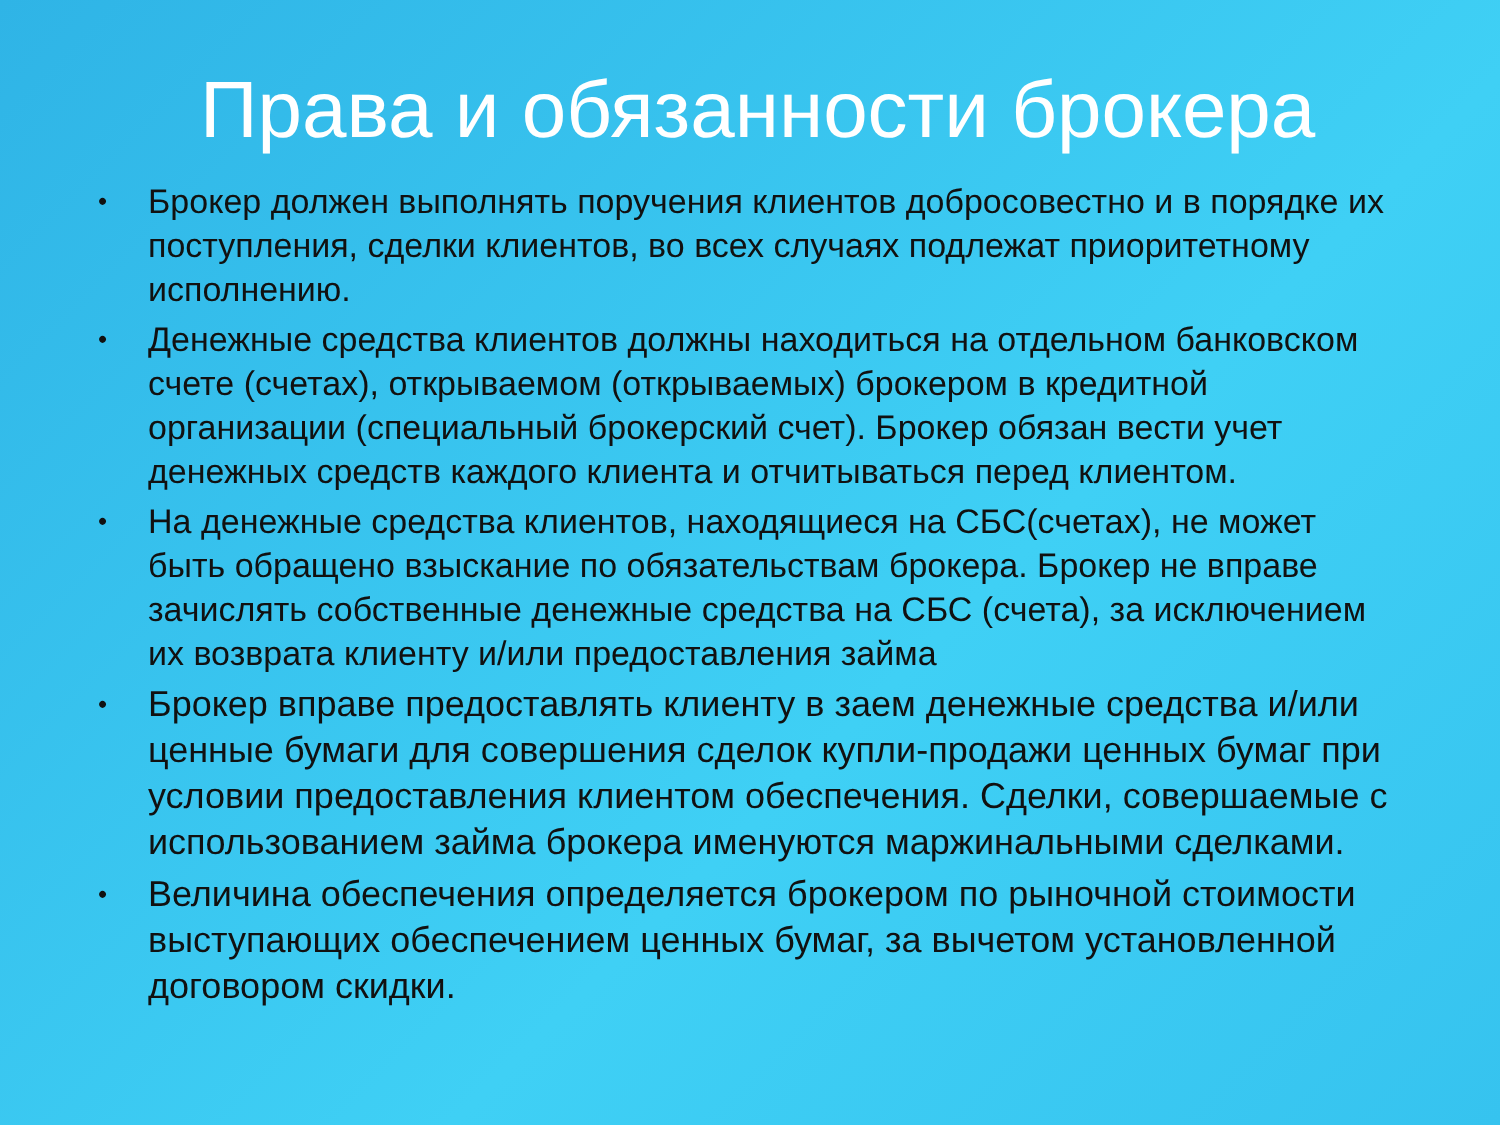Права и обязанности брокера
• Брокер должен выполнять поручения клиентов добросовестно и в порядке их поступления, сделки клиентов, во всех случаях подлежат приоритетному исполнению.
• Денежные средства клиентов должны находиться на отдельном банковском счете (счетах), открываемом (открываемых) брокером в кредитной организации (специальный брокерский счет). Брокер обязан вести учет денежных средств каждого клиента и отчитываться перед клиентом.
• На денежные средства клиентов, находящиеся на СБС(счетах), не может быть обращено взыскание по обязательствам брокера. Брокер не вправе зачислять собственные денежные средства на СБС (счета), за исключением их возврата клиенту и/или предоставления займа
• Брокер вправе предоставлять клиенту в заем денежные средства и/или ценные бумаги для совершения сделок купли-продажи ценных бумаг при условии предоставления клиентом обеспечения. Сделки, совершаемые с использованием займа брокера именуются маржинальными сделками.
• Величина обеспечения определяется брокером по рыночной стоимости выступающих обеспечением ценных бумаг, за вычетом установленной договором скидки.